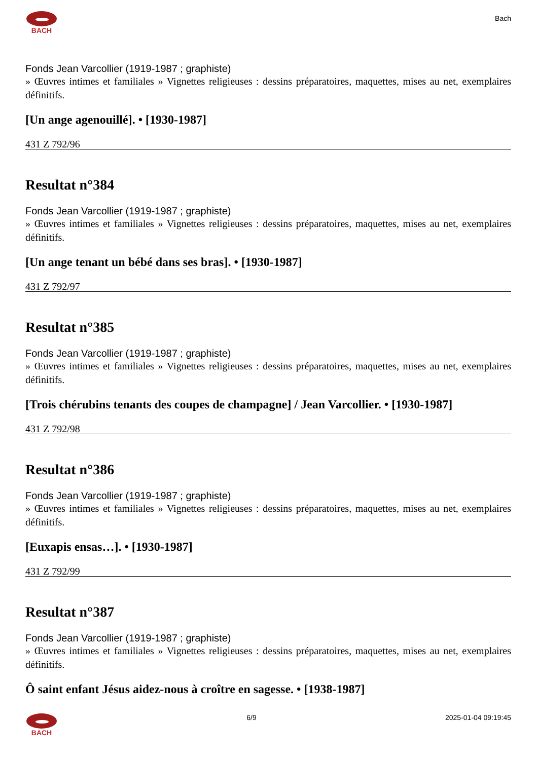BACH
Bach
Fonds Jean Varcollier (1919-1987 ; graphiste)
» Œuvres intimes et familiales » Vignettes religieuses : dessins préparatoires, maquettes, mises au net, exemplaires définitifs.
[Un ange agenouillé]. • [1930-1987]
431 Z 792/96
Resultat n°384
Fonds Jean Varcollier (1919-1987 ; graphiste)
» Œuvres intimes et familiales » Vignettes religieuses : dessins préparatoires, maquettes, mises au net, exemplaires définitifs.
[Un ange tenant un bébé dans ses bras]. • [1930-1987]
431 Z 792/97
Resultat n°385
Fonds Jean Varcollier (1919-1987 ; graphiste)
» Œuvres intimes et familiales » Vignettes religieuses : dessins préparatoires, maquettes, mises au net, exemplaires définitifs.
[Trois chérubins tenants des coupes de champagne] / Jean Varcollier. • [1930-1987]
431 Z 792/98
Resultat n°386
Fonds Jean Varcollier (1919-1987 ; graphiste)
» Œuvres intimes et familiales » Vignettes religieuses : dessins préparatoires, maquettes, mises au net, exemplaires définitifs.
[Euxapis ensas…]. • [1930-1987]
431 Z 792/99
Resultat n°387
Fonds Jean Varcollier (1919-1987 ; graphiste)
» Œuvres intimes et familiales » Vignettes religieuses : dessins préparatoires, maquettes, mises au net, exemplaires définitifs.
Ô saint enfant Jésus aidez-nous à croître en sagesse. • [1938-1987]
BACH 6/9 2025-01-04 09:19:45